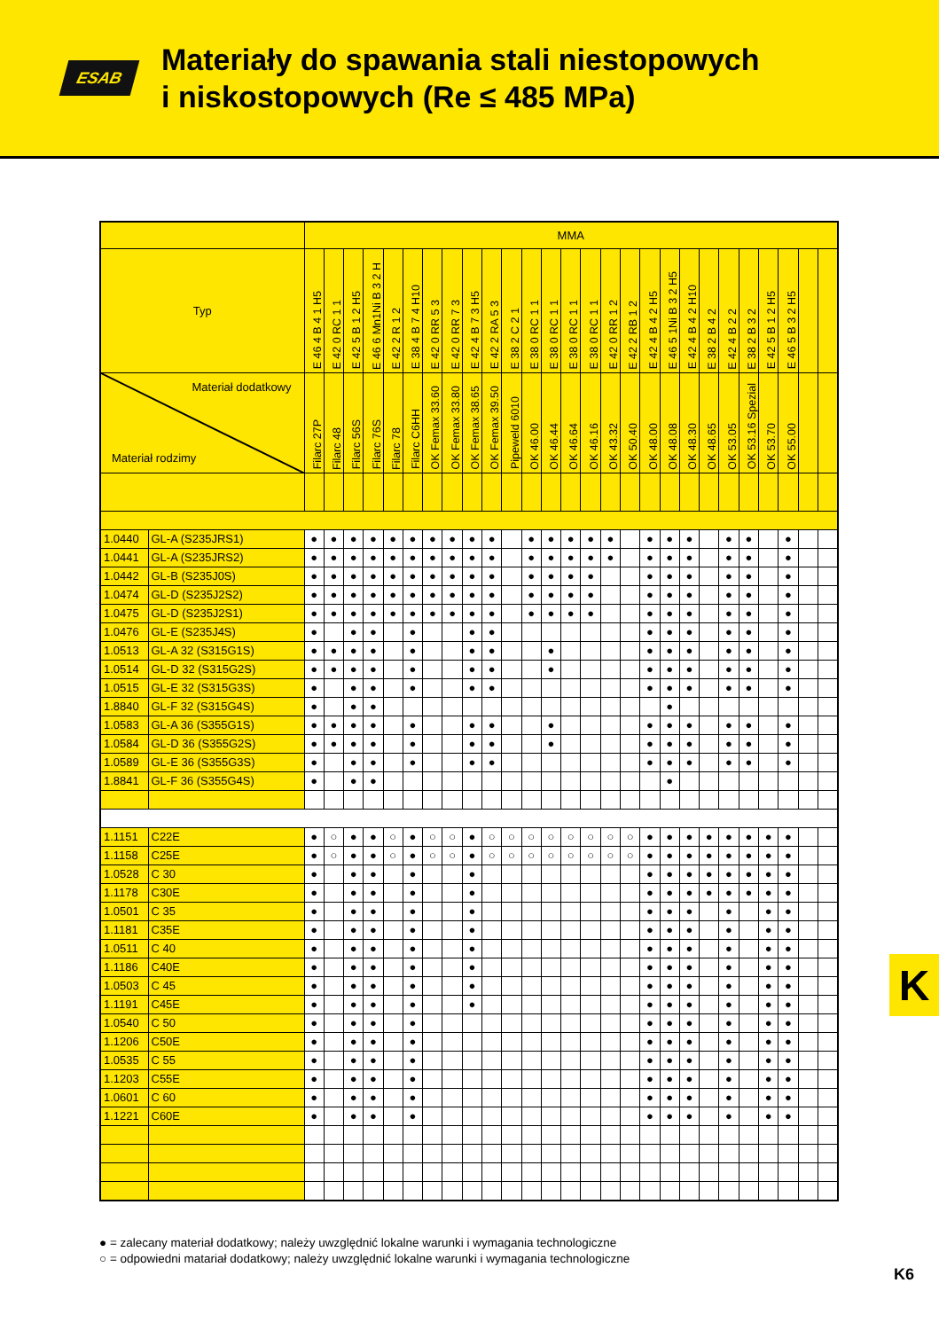ESAB
Materiały do spawania stali niestopowych
i niskostopowych (Re ≤ 485 MPa)
| | | MMA | | | | | | | | | | | | | | | | | | | | | | | | | | |
| Typ | | E 46 4 B 4 1 H5 | E 42 0 RC 1 1 | E 42 5 B 1 2 H5 | E 46 6 Mn1Ni B 3 2 H | E 42 2 R 1 2 | E 38 4 B 7 4 H10 | E 42 0 RR 5 3 | E 42 0 RR 7 3 | E 42 4 B 7 3 H5 | E 42 2 RA 5 3 | E 38 2 C 2 1 | E 38 0 RC 1 1 | E 38 0 RC 1 1 | E 38 0 RC 1 1 | E 38 0 RC 1 1 | E 42 0 RR 1 2 | E 42 2 RB 1 2 | E 42 4 B 4 2 H5 | E 46 5 1Ni B 3 2 H5 | E 42 4 B 4 2 H10 | E 38 2 B 4 2 | E 42 4 B 2 2 | E 38 2 B 3 2 | E 42 5 B 1 2 H5 | E 46 5 B 3 2 H5 | | |
| Materiał dodatkowy Materiał rodzimy | | Filarc 27P | Filarc 48 | Filarc 56S | Filarc 76S | Filarc 78 | Filarc C6HH | OK Femax 33.60 | OK Femax 33.80 | OK Femax 38.65 | OK Femax 39.50 | Pipeweld 6010 | OK 46.00 | OK 46.44 | OK 46.64 | OK 46.16 | OK 43.32 | OK 50.40 | OK 48.00 | OK 48.08 | OK 48.30 | OK 48.65 | OK 53.05 | OK 53.16 Spezial | OK 53.70 | OK 55.00 | | |
| 1.0440 | GL-A (S235JRS1) | ● | ● | ● | ● | ● | ● | ● | ● | ● | ● | | ● | ● | ● | ● | ● | | ● | ● | ● | | ● | ● | | ● | | |
| 1.0441 | GL-A (S235JRS2) | ● | ● | ● | ● | ● | ● | ● | ● | ● | ● | | ● | ● | ● | ● | ● | | ● | ● | ● | | ● | ● | | ● | | |
| 1.0442 | GL-B (S235J0S) | ● | ● | ● | ● | ● | ● | ● | ● | ● | ● | | ● | ● | ● | ● | | | ● | ● | ● | | ● | ● | | ● | | |
| 1.0474 | GL-D (S235J2S2) | ● | ● | ● | ● | ● | ● | ● | ● | ● | ● | | ● | ● | ● | ● | | | ● | ● | ● | | ● | ● | | ● | | |
| 1.0475 | GL-D (S235J2S1) | ● | ● | ● | ● | ● | ● | ● | ● | ● | ● | | ● | ● | ● | ● | | | ● | ● | ● | | ● | ● | | ● | | |
| 1.0476 | GL-E (S235J4S) | ● | | ● | ● | | ● | | | ● | ● | | | | | | | | ● | ● | ● | | ● | ● | | ● | | |
| 1.0513 | GL-A 32 (S315G1S) | ● | ● | ● | ● | | ● | | | ● | ● | | | ● | | | | | ● | ● | ● | | ● | ● | | ● | | |
| 1.0514 | GL-D 32 (S315G2S) | ● | ● | ● | ● | | ● | | | ● | ● | | | ● | | | | | ● | ● | ● | | ● | ● | | ● | | |
| 1.0515 | GL-E 32 (S315G3S) | ● | | ● | ● | | ● | | | ● | ● | | | | | | | | ● | ● | ● | | ● | ● | | ● | | |
| 1.8840 | GL-F 32 (S315G4S) | ● | | ● | ● | | | | | | | | | | | | | | | ● | | | | | | | | |
| 1.0583 | GL-A 36 (S355G1S) | ● | ● | ● | ● | | ● | | | ● | ● | | | ● | | | | | ● | ● | ● | | ● | ● | | ● | | |
| 1.0584 | GL-D 36 (S355G2S) | ● | ● | ● | ● | | ● | | | ● | ● | | | ● | | | | | ● | ● | ● | | ● | ● | | ● | | |
| 1.0589 | GL-E 36 (S355G3S) | ● | | ● | ● | | ● | | | ● | ● | | | | | | | | ● | ● | ● | | ● | ● | | ● | | |
| 1.8841 | GL-F 36 (S355G4S) | ● | | ● | ● | | | | | | | | | | | | | | | ● | | | | | | | | |
| 1.1151 | C22E | ● | ○ | ● | ● | ○ | ● | ○ | ○ | ● | ○ | ○ | ○ | ○ | ○ | ○ | ○ | ○ | ● | ● | ● | ● | ● | ● | ● | ● | | |
| 1.1158 | C25E | ● | ○ | ● | ● | ○ | ● | ○ | ○ | ● | ○ | ○ | ○ | ○ | ○ | ○ | ○ | ○ | ● | ● | ● | ● | ● | ● | ● | ● | | |
| 1.0528 | C 30 | ● | | ● | ● | | ● | | | ● | | | | | | | | | ● | ● | ● | ● | ● | ● | ● | ● | | |
| 1.1178 | C30E | ● | | ● | ● | | ● | | | ● | | | | | | | | | ● | ● | ● | ● | ● | ● | ● | ● | | |
| 1.0501 | C 35 | ● | | ● | ● | | ● | | | ● | | | | | | | | | ● | ● | ● | | ● | | ● | ● | | |
| 1.1181 | C35E | ● | | ● | ● | | ● | | | ● | | | | | | | | | ● | ● | ● | | ● | | ● | ● | | |
| 1.0511 | C 40 | ● | | ● | ● | | ● | | | ● | | | | | | | | | ● | ● | ● | | ● | | ● | ● | | |
| 1.1186 | C40E | ● | | ● | ● | | ● | | | ● | | | | | | | | | ● | ● | ● | | ● | | ● | ● | | |
| 1.0503 | C 45 | ● | | ● | ● | | ● | | | ● | | | | | | | | | ● | ● | ● | | ● | | ● | ● | | |
| 1.1191 | C45E | ● | | ● | ● | | ● | | | ● | | | | | | | | | ● | ● | ● | | ● | | ● | ● | | |
| 1.0540 | C 50 | ● | | ● | ● | | ● | | | | | | | | | | | | ● | ● | ● | | ● | | ● | ● | | |
| 1.1206 | C50E | ● | | ● | ● | | ● | | | | | | | | | | | | ● | ● | ● | | ● | | ● | ● | | |
| 1.0535 | C 55 | ● | | ● | ● | | ● | | | | | | | | | | | | ● | ● | ● | | ● | | ● | ● | | |
| 1.1203 | C55E | ● | | ● | ● | | ● | | | | | | | | | | | | ● | ● | ● | | ● | | ● | ● | | |
| 1.0601 | C 60 | ● | | ● | ● | | ● | | | | | | | | | | | | ● | ● | ● | | ● | | ● | ● | | |
| 1.1221 | C60E | ● | | ● | ● | | ● | | | | | | | | | | | | ● | ● | ● | | ● | | ● | ● | | |
K
● = zalecany materiał dodatkowy; należy uwzględnić lokalne warunki i wymagania technologiczne
○ = odpowiedni matariał dodatkowy; należy uwzględnić lokalne warunki i wymagania technologiczne
K6